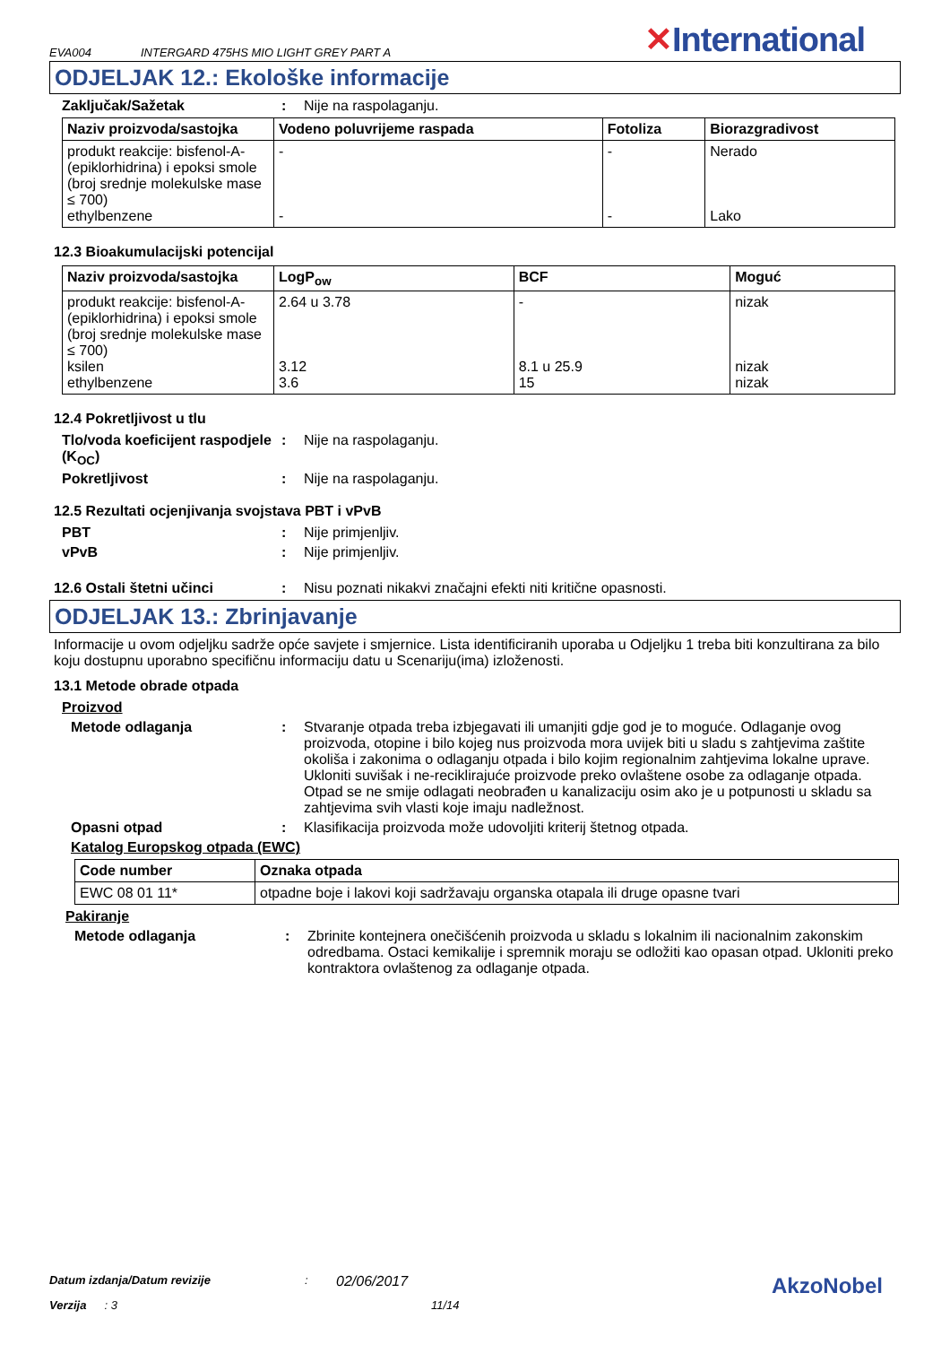EVA004 INTERGARD 475HS MIO LIGHT GREY PART A ✕International
ODJELJAK 12.: Ekološke informacije
Zaključak/Sažetak: Nije na raspolaganju.
| Naziv proizvoda/sastojka | Vodeno poluvrijeme raspada | Fotoliza | Biorazgradivost |
| --- | --- | --- | --- |
| produkt reakcije: bisfenol-A-(epiklorhidrina) i epoksi smole (broj srednje molekulske mase ≤ 700) ethylbenzene | - - | - - | Nerado Lako |
12.3 Bioakumulacijski potencijal
| Naziv proizvoda/sastojka | LogP<sub>ow</sub> | BCF | Moguć |
| --- | --- | --- | --- |
| produkt reakcije: bisfenol-A-(epiklorhidrina) i epoksi smole (broj srednje molekulske mase ≤ 700) ksilen ethylbenzene | 2.64 u 3.78 3.12 3.6 | - 8.1 u 25.9 15 | nizak nizak nizak |
12.4 Pokretljivost u tlu
Tlo/voda koeficijent raspodjele (K<sub>OC</sub>): Nije na raspolaganju.
Pokretljivost: Nije na raspolaganju.
12.5 Rezultati ocjenjivanja svojstava PBT i vPvB
PBT: Nije primjenljiv.
vPvB: Nije primjenljiv.
12.6 Ostali štetni učinci: Nisu poznati nikakvi značajni efekti niti kritične opasnosti.
ODJELJAK 13.: Zbrinjavanje
Informacije u ovom odjeljku sadrže opće savjete i smjernice. Lista identificiranih uporaba u Odjeljku 1 treba biti konzultirana za bilo koju dostupnu uporabno specifičnu informaciju datu u Scenariju(ima) izloženosti.
13.1 Metode obrade otpada
Proizvod
Metode odlaganja: Stvaranje otpada treba izbjegavati ili umanjiti gdje god je to moguće. Odlaganje ovog proizvoda, otopine i bilo kojeg nus proizvoda mora uvijek biti u sladu s zahtjevima zaštite okoliša i zakonima o odlaganju otpada i bilo kojim regionalnim zahtjevima lokalne uprave. Ukloniti suvišak i ne-reciklirajuće proizvode preko ovlaštene osobe za odlaganje otpada. Otpad se ne smije odlagati neobrađen u kanalizaciju osim ako je u potpunosti u skladu sa zahtjevima svih vlasti koje imaju nadležnost.
Opasni otpad: Klasifikacija proizvoda može udovoljiti kriterij štetnog otpada.
Katalog Europskog otpada (EWC)
| Code number | Oznaka otpada |
| --- | --- |
| EWC 08 01 11* | otpadne boje i lakovi koji sadržavaju organska otapala ili druge opasne tvari |
Pakiranje
Metode odlaganja: Zbrinite kontejnera onečišćenih proizvoda u skladu s lokalnim ili nacionalnim zakonskim odredbama. Ostaci kemikalije i spremnik moraju se odložiti kao opasan otpad. Ukloniti preko kontraktora ovlaštenog za odlaganje otpada.
Datum izdanja/Datum revizije: 02/06/2017 AkzoNobel
Verzija: 3 11/14